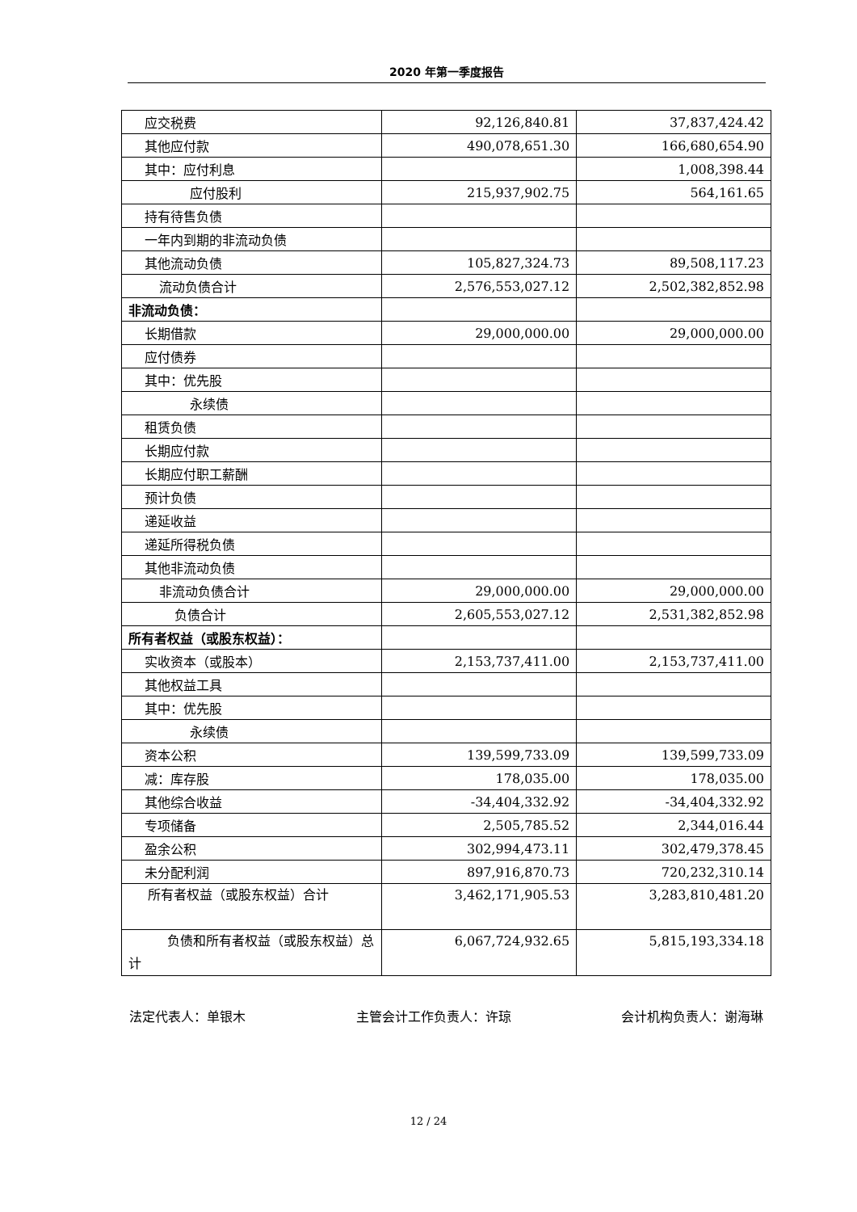2020 年第一季度报告
| 应交税费 | 92,126,840.81 | 37,837,424.42 |
| 其他应付款 | 490,078,651.30 | 166,680,654.90 |
| 其中：应付利息 | | 1,008,398.44 |
| 应付股利 | 215,937,902.75 | 564,161.65 |
| 持有待售负债 | | |
| 一年内到期的非流动负债 | | |
| 其他流动负债 | 105,827,324.73 | 89,508,117.23 |
| 流动负债合计 | 2,576,553,027.12 | 2,502,382,852.98 |
| 非流动负债： | | |
| 长期借款 | 29,000,000.00 | 29,000,000.00 |
| 应付债券 | | |
| 其中：优先股 | | |
| 永续债 | | |
| 租赁负债 | | |
| 长期应付款 | | |
| 长期应付职工薪酬 | | |
| 预计负债 | | |
| 递延收益 | | |
| 递延所得税负债 | | |
| 其他非流动负债 | | |
| 非流动负债合计 | 29,000,000.00 | 29,000,000.00 |
| 负债合计 | 2,605,553,027.12 | 2,531,382,852.98 |
| 所有者权益（或股东权益）： | | |
| 实收资本（或股本） | 2,153,737,411.00 | 2,153,737,411.00 |
| 其他权益工具 | | |
| 其中：优先股 | | |
| 永续债 | | |
| 资本公积 | 139,599,733.09 | 139,599,733.09 |
| 减：库存股 | 178,035.00 | 178,035.00 |
| 其他综合收益 | -34,404,332.92 | -34,404,332.92 |
| 专项储备 | 2,505,785.52 | 2,344,016.44 |
| 盈余公积 | 302,994,473.11 | 302,479,378.45 |
| 未分配利润 | 897,916,870.73 | 720,232,310.14 |
| 所有者权益（或股东权益）合计 | 3,462,171,905.53 | 3,283,810,481.20 |
| 负债和所有者权益（或股东权益）总计 | 6,067,724,932.65 | 5,815,193,334.18 |
法定代表人：单银木 主管会计工作负责人：许琼 会计机构负责人：谢海琳
12 / 24